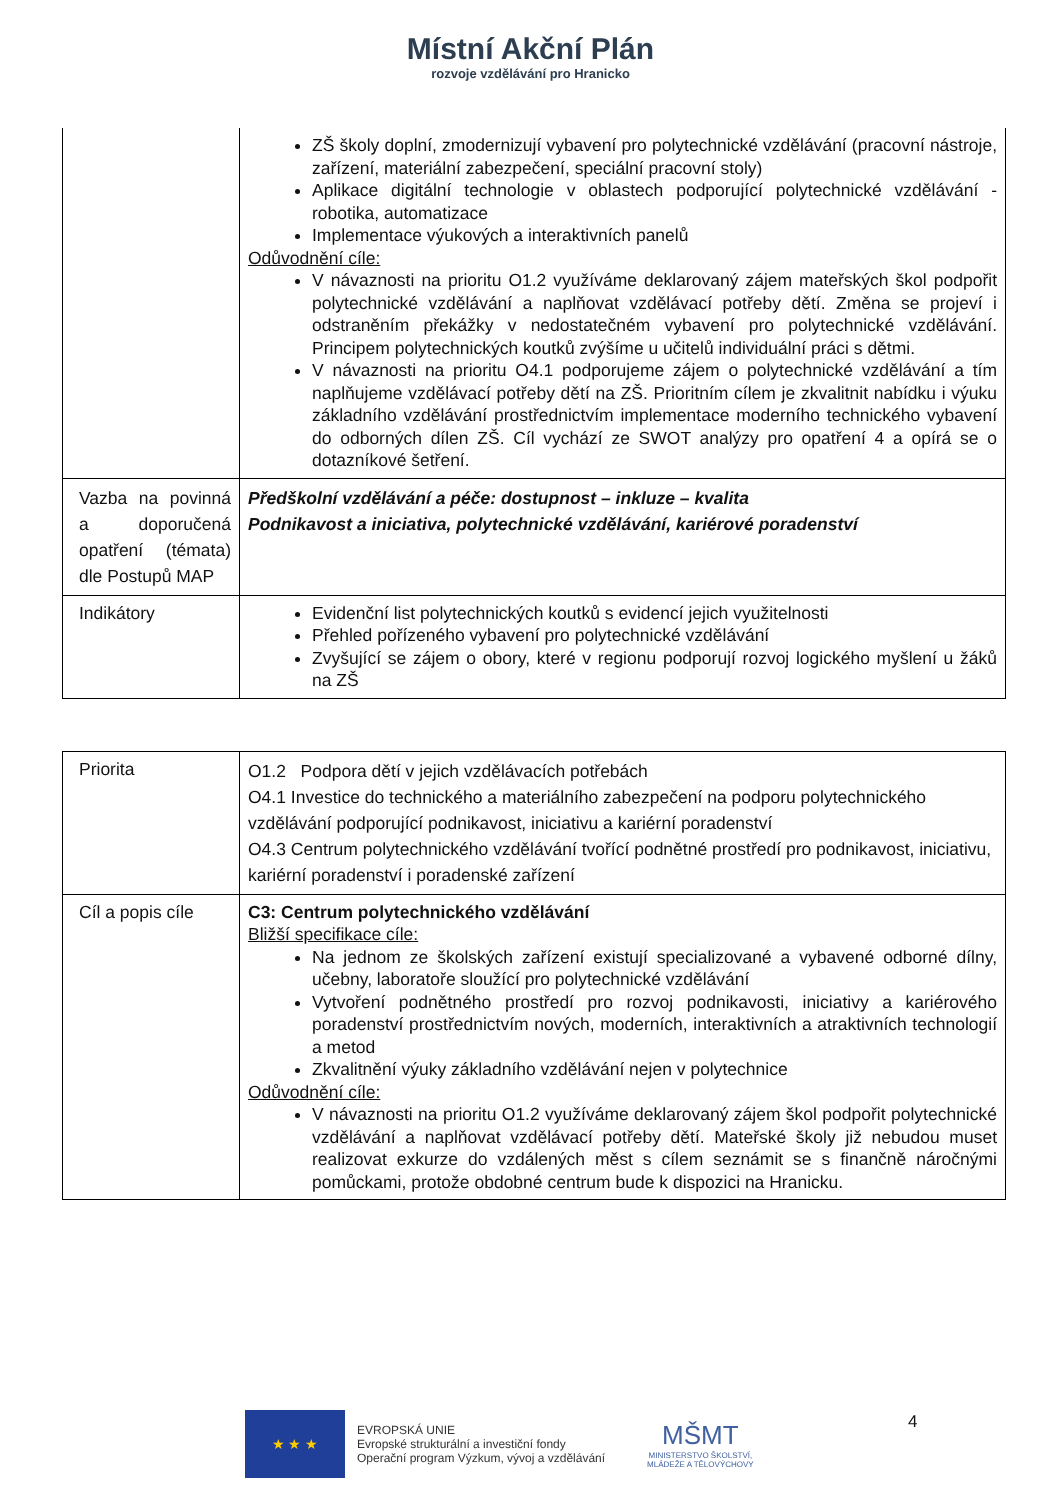Místní Akční Plán
rozvoje vzdělávání pro Hranicko
| | ZŠ školy doplní, zmodernizují vybavení pro polytechnické vzdělávání (pracovní nástroje, zařízení, materiální zabezpečení, speciální pracovní stoly) Aplikace digitální technologie v oblastech podporující polytechnické vzdělávání - robotika, automatizace Implementace výukových a interaktivních panelů Odůvodnění cíle: V návaznosti na prioritu O1.2 využíváme deklarovaný zájem mateřských škol podpořit polytechnické vzdělávání a naplňovat vzdělávací potřeby dětí. Změna se projeví i odstraněním překážky v nedostatečném vybavení pro polytechnické vzdělávání. Principem polytechnických koutků zvýšíme u učitelů individuální práci s dětmi. V návaznosti na prioritu O4.1 podporujeme zájem o polytechnické vzdělávání a tím naplňujeme vzdělávací potřeby dětí na ZŠ. Prioritním cílem je zkvalitnit nabídku i výuku základního vzdělávání prostřednictvím implementace moderního technického vybavení do odborných dílen ZŠ. Cíl vychází ze SWOT analýzy pro opatření 4 a opírá se o dotazníkové šetření. |
| Vazba na povinná a doporučená opatření (témata) dle Postupů MAP | Předškolní vzdělávání a péče: dostupnost – inkluze – kvalita Podnikavost a iniciativa, polytechnické vzdělávání, kariérové poradenství |
| Indikátory | Evidenční list polytechnických koutků s evidencí jejich využitelnosti Přehled pořízeného vybavení pro polytechnické vzdělávání Zvyšující se zájem o obory, které v regionu podporují rozvoj logického myšlení u žáků na ZŠ |
| Priorita | O1.2 Podpora dětí v jejich vzdělávacích potřebách O4.1 Investice do technického a materiálního zabezpečení na podporu polytechnického vzdělávání podporující podnikavost, iniciativu a kariérní poradenství O4.3 Centrum polytechnického vzdělávání tvořící podnětné prostředí pro podnikavost, iniciativu, kariérní poradenství i poradenské zařízení |
| Cíl a popis cíle | C3: Centrum polytechnického vzdělávání Bližší specifikace cíle: Na jednom ze školských zařízení existují specializované a vybavené odborné dílny, učebny, laboratoře sloužící pro polytechnické vzdělávání Vytvoření podnětného prostředí pro rozvoj podnikavosti, iniciativy a kariérového poradenství prostřednictvím nových, moderních, interaktivních a atraktivních technologií a metod Zkvalitnění výuky základního vzdělávání nejen v polytechnice Odůvodnění cíle: V návaznosti na prioritu O1.2 využíváme deklarovaný zájem škol podpořit polytechnické vzdělávání a naplňovat vzdělávací potřeby dětí. Mateřské školy již nebudou muset realizovat exkurze do vzdálených měst s cílem seznámit se s finančně náročnými pomůckami, protože obdobné centrum bude k dispozici na Hranicku. |
★ ★ ★
EVROPSKÁ UNIE
Evropské strukturální a investiční fondy
Operační program Výzkum, vývoj a vzdělávání
MŠMT
MINISTERSTVO ŠKOLSTVÍ,
MLÁDEŽE A TĚLOVÝCHOVY
4